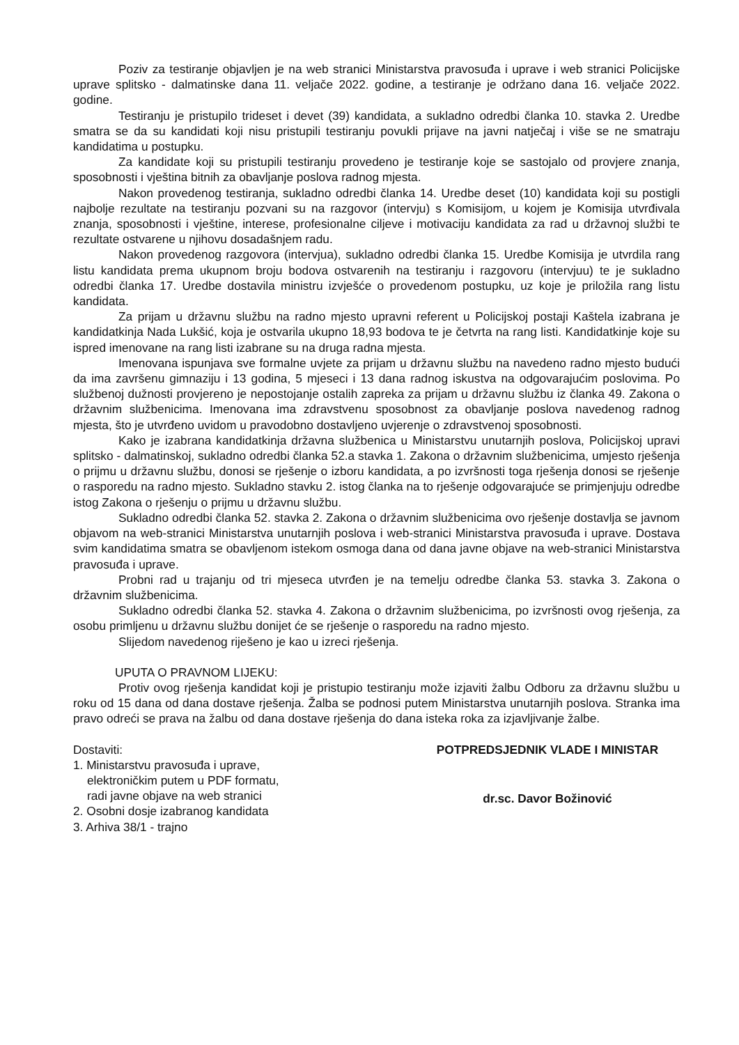Poziv za testiranje objavljen je na web stranici Ministarstva pravosuđa i uprave i web stranici Policijske uprave splitsko - dalmatinske dana 11. veljače 2022. godine, a testiranje je održano dana 16. veljače 2022. godine.
Testiranju je pristupilo trideset i devet (39) kandidata, a sukladno odredbi članka 10. stavka 2. Uredbe smatra se da su kandidati koji nisu pristupili testiranju povukli prijave na javni natječaj i više se ne smatraju kandidatima u postupku.
Za kandidate koji su pristupili testiranju provedeno je testiranje koje se sastojalo od provjere znanja, sposobnosti i vještina bitnih za obavljanje poslova radnog mjesta.
Nakon provedenog testiranja, sukladno odredbi članka 14. Uredbe deset (10) kandidata koji su postigli najbolje rezultate na testiranju pozvani su na razgovor (intervju) s Komisijom, u kojem je Komisija utvrđivala znanja, sposobnosti i vještine, interese, profesionalne ciljeve i motivaciju kandidata za rad u državnoj službi te rezultate ostvarene u njihovu dosadašnjem radu.
Nakon provedenog razgovora (intervjua), sukladno odredbi članka 15. Uredbe Komisija je utvrdila rang listu kandidata prema ukupnom broju bodova ostvarenih na testiranju i razgovoru (intervjuu) te je sukladno odredbi članka 17. Uredbe dostavila ministru izvješće o provedenom postupku, uz koje je priložila rang listu kandidata.
Za prijam u državnu službu na radno mjesto upravni referent u Policijskoj postaji Kaštela izabrana je kandidatkinja Nada Lukšić, koja je ostvarila ukupno 18,93 bodova te je četvrta na rang listi. Kandidatkinje koje su ispred imenovane na rang listi izabrane su na druga radna mjesta.
Imenovana ispunjava sve formalne uvjete za prijam u državnu službu na navedeno radno mjesto budući da ima završenu gimnaziju i 13 godina, 5 mjeseci i 13 dana radnog iskustva na odgovarajućim poslovima. Po službenoj dužnosti provjereno je nepostojanje ostalih zapreka za prijam u državnu službu iz članka 49. Zakona o državnim službenicima. Imenovana ima zdravstvenu sposobnost za obavljanje poslova navedenog radnog mjesta, što je utvrđeno uvidom u pravodobno dostavljeno uvjerenje o zdravstvenoj sposobnosti.
Kako je izabrana kandidatkinja državna službenica u Ministarstvu unutarnjih poslova, Policijskoj upravi splitsko - dalmatinskoj, sukladno odredbi članka 52.a stavka 1. Zakona o državnim službenicima, umjesto rješenja o prijmu u državnu službu, donosi se rješenje o izboru kandidata, a po izvršnosti toga rješenja donosi se rješenje o rasporedu na radno mjesto. Sukladno stavku 2. istog članka na to rješenje odgovarajuće se primjenjuju odredbe istog Zakona o rješenju o prijmu u državnu službu.
Sukladno odredbi članka 52. stavka 2. Zakona o državnim službenicima ovo rješenje dostavlja se javnom objavom na web-stranici Ministarstva unutarnjih poslova i web-stranici Ministarstva pravosuđa i uprave. Dostava svim kandidatima smatra se obavljenom istekom osmoga dana od dana javne objave na web-stranici Ministarstva pravosuđa i uprave.
Probni rad u trajanju od tri mjeseca utvrđen je na temelju odredbe članka 53. stavka 3. Zakona o državnim službenicima.
Sukladno odredbi članka 52. stavka 4. Zakona o državnim službenicima, po izvršnosti ovog rješenja, za osobu primljenu u državnu službu donijet će se rješenje o rasporedu na radno mjesto.
Slijedom navedenog riješeno je kao u izreci rješenja.
UPUTA O PRAVNOM LIJEKU:
Protiv ovog rješenja kandidat koji je pristupio testiranju može izjaviti žalbu Odboru za državnu službu u roku od 15 dana od dana dostave rješenja. Žalba se podnosi putem Ministarstva unutarnjih poslova. Stranka ima pravo odreći se prava na žalbu od dana dostave rješenja do dana isteka roka za izjavljivanje žalbe.
Dostaviti:
1. Ministarstvu pravosuđa i uprave,
elektroničkim putem u PDF formatu,
radi javne objave na web stranici
2. Osobni dosje izabranog kandidata
3. Arhiva 38/1 - trajno
POTPREDSJEDNIK VLADE I MINISTAR
dr.sc. Davor Božinović